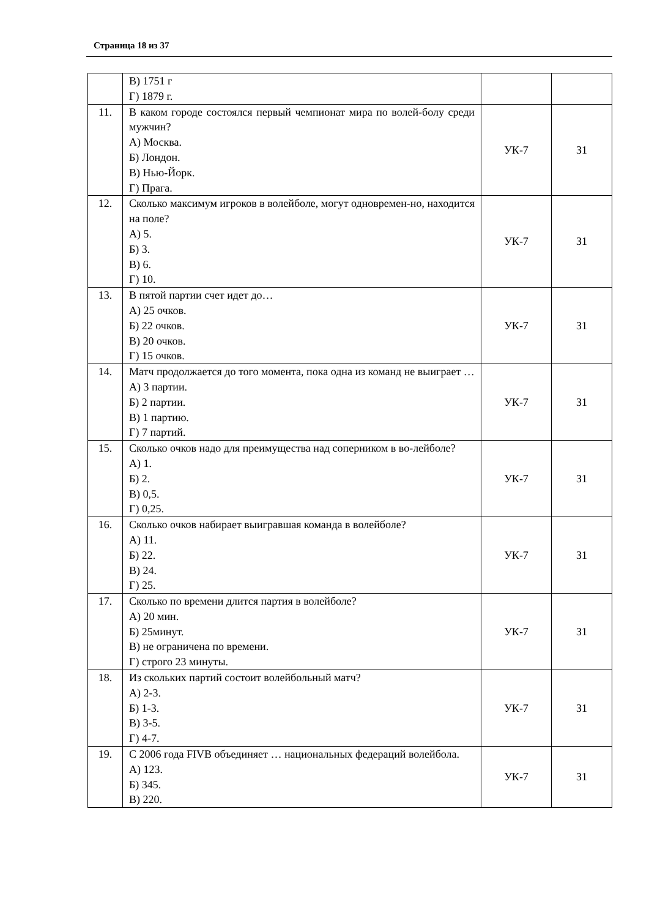Страница 18 из 37
| | В) 1751 г Г) 1879 г. | | |
| 11. | В каком городе состоялся первый чемпионат мира по волей-болу среди мужчин? А) Москва. Б) Лондон. В) Нью-Йорк. Г) Прага. | УК-7 | З1 |
| 12. | Сколько максимум игроков в волейболе, могут одновремен-но, находится на поле? А) 5. Б) 3. В) 6. Г) 10. | УК-7 | З1 |
| 13. | В пятой партии счет идет до… А) 25 очков. Б) 22 очков. В) 20 очков. Г) 15 очков. | УК-7 | З1 |
| 14. | Матч продолжается до того момента, пока одна из команд не выиграет … А) 3 партии. Б) 2 партии. В) 1 партию. Г) 7 партий. | УК-7 | З1 |
| 15. | Сколько очков надо для преимущества над соперником в во-лейболе? А) 1. Б) 2. В) 0,5. Г) 0,25. | УК-7 | З1 |
| 16. | Сколько очков набирает выигравшая команда в волейболе? А) 11. Б) 22. В) 24. Г) 25. | УК-7 | З1 |
| 17. | Сколько по времени длится партия в волейболе? А) 20 мин. Б) 25минут. В) не ограничена по времени. Г) строго 23 минуты. | УК-7 | З1 |
| 18. | Из скольких партий состоит волейбольный матч? А) 2-3. Б) 1-3. В) 3-5. Г) 4-7. | УК-7 | З1 |
| 19. | С 2006 года FIVB объединяет … национальных федераций волейбола. А) 123. Б) 345. В) 220. | УК-7 | З1 |